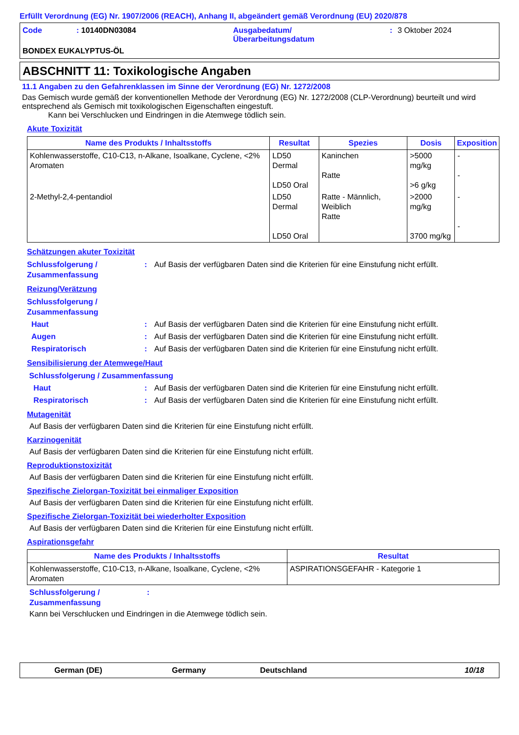Erfüllt Verordnung (EG) Nr. 1907/2006 (REACH), Anhang II, abgeändert gemäß Verordnung (EU) 2020/878
Code: 10140DN03084 Ausgabedatum/
Überarbeitungsdatum: 3 Oktober 2024 BONDEX EUKALYPTUS-ÖL
ABSCHNITT 11: Toxikologische Angaben
11.1 Angaben zu den Gefahrenklassen im Sinne der Verordnung (EG) Nr. 1272/2008
Das Gemisch wurde gemäß der konventionellen Methode der Verordnung (EG) Nr. 1272/2008 (CLP-Verordnung) beurteilt und wird entsprechend als Gemisch mit toxikologischen Eigenschaften eingestuft.
Kann bei Verschlucken und Eindringen in die Atemwege tödlich sein.
Akute Toxizität
| Name des Produkts / Inhaltsstoffs | Resultat | Spezies | Dosis | Exposition |
| --- | --- | --- | --- | --- |
| Kohlenwasserstoffe, C10-C13, n-Alkane, Isoalkane, Cyclene, <2% Aromaten | LD50 Dermal LD50 Oral | Kaninchen Ratte | >5000 mg/kg >6 g/kg | - - |
| 2-Methyl-2,4-pentandiol | LD50 Dermal LD50 Oral | Ratte - Männlich, Weiblich Ratte | >2000 mg/kg 3700 mg/kg | - - |
Schätzungen akuter Toxizität
Schlussfolgerung / Zusammenfassung: Auf Basis der verfügbaren Daten sind die Kriterien für eine Einstufung nicht erfüllt.
Reizung/Verätzung
Schlussfolgerung / Zusammenfassung
Haut: Auf Basis der verfügbaren Daten sind die Kriterien für eine Einstufung nicht erfüllt.
Augen: Auf Basis der verfügbaren Daten sind die Kriterien für eine Einstufung nicht erfüllt.
Respiratorisch: Auf Basis der verfügbaren Daten sind die Kriterien für eine Einstufung nicht erfüllt.
Sensibilisierung der Atemwege/Haut
Schlussfolgerung / Zusammenfassung
Haut: Auf Basis der verfügbaren Daten sind die Kriterien für eine Einstufung nicht erfüllt.
Respiratorisch: Auf Basis der verfügbaren Daten sind die Kriterien für eine Einstufung nicht erfüllt.
Mutagenität
Auf Basis der verfügbaren Daten sind die Kriterien für eine Einstufung nicht erfüllt.
Karzinogenität
Auf Basis der verfügbaren Daten sind die Kriterien für eine Einstufung nicht erfüllt.
Reproduktionstoxizität
Auf Basis der verfügbaren Daten sind die Kriterien für eine Einstufung nicht erfüllt.
Spezifische Zielorgan-Toxizität bei einmaliger Exposition
Auf Basis der verfügbaren Daten sind die Kriterien für eine Einstufung nicht erfüllt.
Spezifische Zielorgan-Toxizität bei wiederholter Exposition
Auf Basis der verfügbaren Daten sind die Kriterien für eine Einstufung nicht erfüllt.
Aspirationsgefahr
| Name des Produkts / Inhaltsstoffs | Resultat |
| --- | --- |
| Kohlenwasserstoffe, C10-C13, n-Alkane, Isoalkane, Cyclene, <2% Aromaten | ASPIRATIONSGEFAHR - Kategorie 1 |
Schlussfolgerung / Zusammenfassung:
Kann bei Verschlucken und Eindringen in die Atemwege tödlich sein.
German (DE) Germany Deutschland 10/18